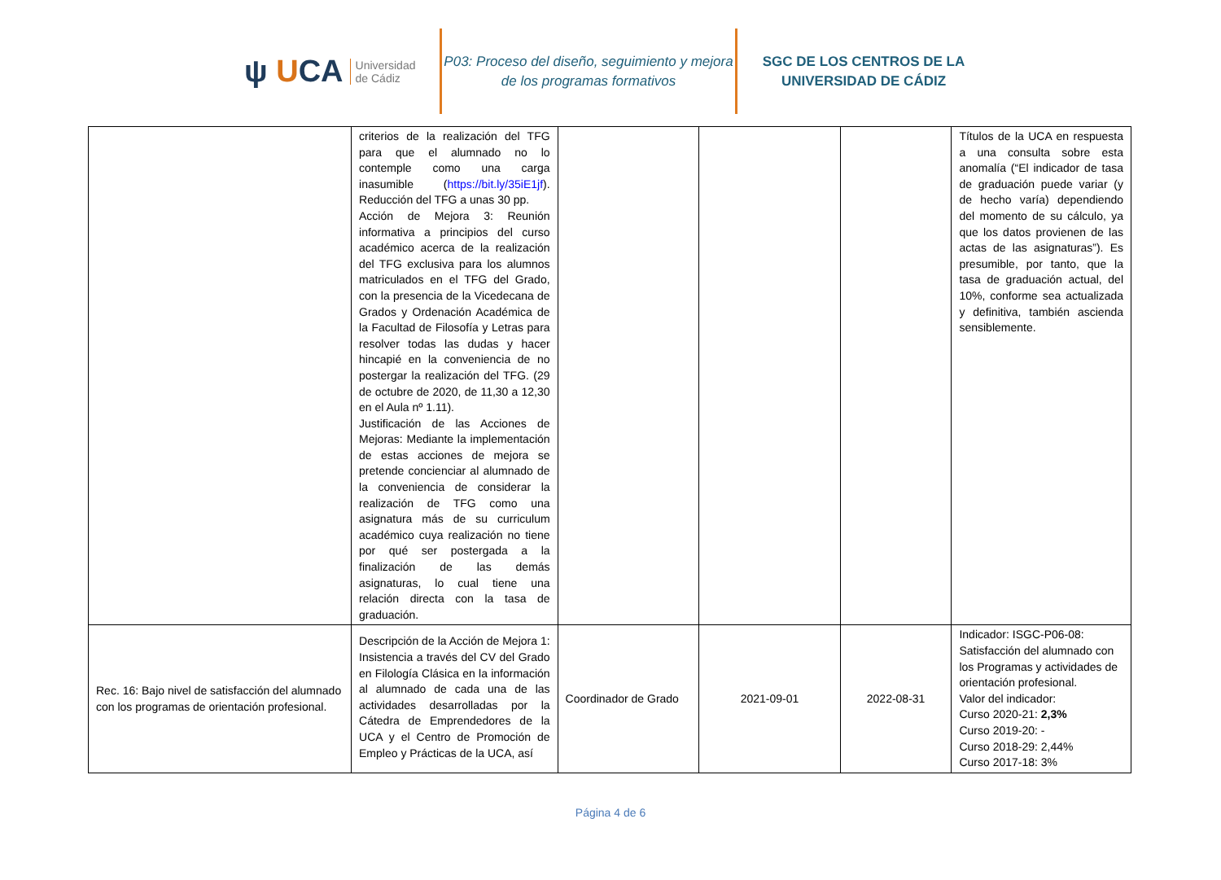ψ UCA
Universidad
de Cádiz
P03: Proceso del diseño, seguimiento y mejora de los programas formativos
SGC DE LOS CENTROS DE LA UNIVERSIDAD DE CÁDIZ
| | criterios de la realización del TFG para que el alumnado no lo contemple como una carga inasumible ( https://bit.ly/35iE1jf ). Reducción del TFG a unas 30 pp. Acción de Mejora 3: Reunión informativa a principios del curso académico acerca de la realización del TFG exclusiva para los alumnos matriculados en el TFG del Grado, con la presencia de la Vicedecana de Grados y Ordenación Académica de la Facultad de Filosofía y Letras para resolver todas las dudas y hacer hincapié en la conveniencia de no postergar la realización del TFG. (29 de octubre de 2020, de 11,30 a 12,30 en el Aula nº 1.11). Justificación de las Acciones de Mejoras: Mediante la implementación de estas acciones de mejora se pretende concienciar al alumnado de la conveniencia de considerar la realización de TFG como una asignatura más de su curriculum académico cuya realización no tiene por qué ser postergada a la finalización de las demás asignaturas, lo cual tiene una relación directa con la tasa de graduación. | | | | Títulos de la UCA en respuesta a una consulta sobre esta anomalía (“El indicador de tasa de graduación puede variar (y de hecho varía) dependiendo del momento de su cálculo, ya que los datos provienen de las actas de las asignaturas”). Es presumible, por tanto, que la tasa de graduación actual, del 10%, conforme sea actualizada y definitiva, también ascienda sensiblemente. |
| Rec. 16: Bajo nivel de satisfacción del alumnado con los programas de orientación profesional. | Descripción de la Acción de Mejora 1: Insistencia a través del CV del Grado en Filología Clásica en la información al alumnado de cada una de las actividades desarrolladas por la Cátedra de Emprendedores de la UCA y el Centro de Promoción de Empleo y Prácticas de la UCA, así | Coordinador de Grado | 2021-09-01 | 2022-08-31 | Indicador: ISGC-P06-08: Satisfacción del alumnado con los Programas y actividades de orientación profesional. Valor del indicador: Curso 2020-21: 2,3% Curso 2019-20: - Curso 2018-29: 2,44% Curso 2017-18: 3% |
Página 4 de 6